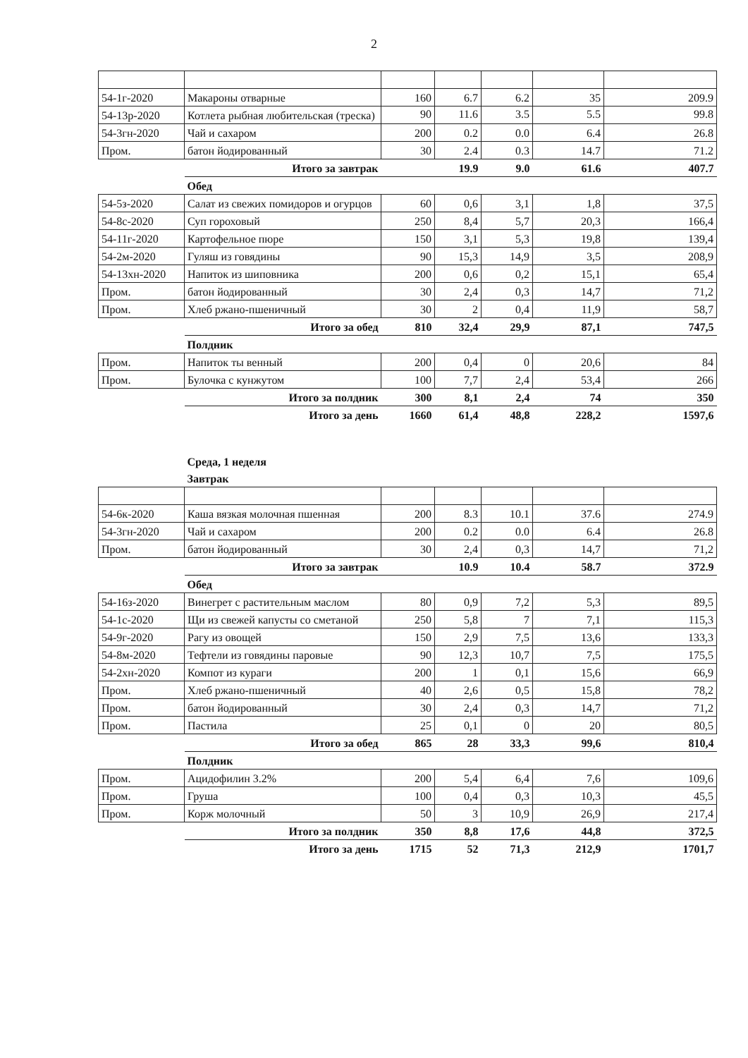2
| 54-1г-2020 | Макароны отварные | 160 | 6.7 | 6.2 | 35 | 209.9 |
| 54-13р-2020 | Котлета рыбная любительская (треска) | 90 | 11.6 | 3.5 | 5.5 | 99.8 |
| 54-3гн-2020 | Чай и сахаром | 200 | 0.2 | 0.0 | 6.4 | 26.8 |
| Пром. | батон йодированный | 30 | 2.4 | 0.3 | 14.7 | 71.2 |
| | Итого за завтрак | | 19.9 | 9.0 | 61.6 | 407.7 |
| | Обед | | | | | |
| 54-5з-2020 | Салат из свежих помидоров и огурцов | 60 | 0,6 | 3,1 | 1,8 | 37,5 |
| 54-8с-2020 | Суп гороховый | 250 | 8,4 | 5,7 | 20,3 | 166,4 |
| 54-11г-2020 | Картофельное пюре | 150 | 3,1 | 5,3 | 19,8 | 139,4 |
| 54-2м-2020 | Гуляш из говядины | 90 | 15,3 | 14,9 | 3,5 | 208,9 |
| 54-13хн-2020 | Напиток из шиповника | 200 | 0,6 | 0,2 | 15,1 | 65,4 |
| Пром. | батон йодированный | 30 | 2,4 | 0,3 | 14,7 | 71,2 |
| Пром. | Хлеб ржано-пшеничный | 30 | 2 | 0,4 | 11,9 | 58,7 |
| | Итого за обед | 810 | 32,4 | 29,9 | 87,1 | 747,5 |
| | Полдник | | | | | |
| Пром. | Напиток ты венный | 200 | 0,4 | 0 | 20,6 | 84 |
| Пром. | Булочка с кунжутом | 100 | 7,7 | 2,4 | 53,4 | 266 |
| | Итого за полдник | 300 | 8,1 | 2,4 | 74 | 350 |
| | Итого за день | 1660 | 61,4 | 48,8 | 228,2 | 1597,6 |
| | Среда, 1 неделя | | | | | |
| | Завтрак | | | | | |
| 54-6к-2020 | Каша вязкая молочная пшенная | 200 | 8.3 | 10.1 | 37.6 | 274.9 |
| 54-3гн-2020 | Чай и сахаром | 200 | 0.2 | 0.0 | 6.4 | 26.8 |
| Пром. | батон йодированный | 30 | 2,4 | 0,3 | 14,7 | 71,2 |
| | Итого за завтрак | | 10.9 | 10.4 | 58.7 | 372.9 |
| | Обед | | | | | |
| 54-16з-2020 | Винегрет с растительным маслом | 80 | 0,9 | 7,2 | 5,3 | 89,5 |
| 54-1с-2020 | Щи из свежей капусты со сметаной | 250 | 5,8 | 7 | 7,1 | 115,3 |
| 54-9г-2020 | Рагу из овощей | 150 | 2,9 | 7,5 | 13,6 | 133,3 |
| 54-8м-2020 | Тефтели из говядины паровые | 90 | 12,3 | 10,7 | 7,5 | 175,5 |
| 54-2хн-2020 | Компот из кураги | 200 | 1 | 0,1 | 15,6 | 66,9 |
| Пром. | Хлеб ржано-пшеничный | 40 | 2,6 | 0,5 | 15,8 | 78,2 |
| Пром. | батон йодированный | 30 | 2,4 | 0,3 | 14,7 | 71,2 |
| Пром. | Пастила | 25 | 0,1 | 0 | 20 | 80,5 |
| | Итого за обед | 865 | 28 | 33,3 | 99,6 | 810,4 |
| | Полдник | | | | | |
| Пром. | Ацидофилин 3.2% | 200 | 5,4 | 6,4 | 7,6 | 109,6 |
| Пром. | Груша | 100 | 0,4 | 0,3 | 10,3 | 45,5 |
| Пром. | Корж молочный | 50 | 3 | 10,9 | 26,9 | 217,4 |
| | Итого за полдник | 350 | 8,8 | 17,6 | 44,8 | 372,5 |
| | Итого за день | 1715 | 52 | 71,3 | 212,9 | 1701,7 |